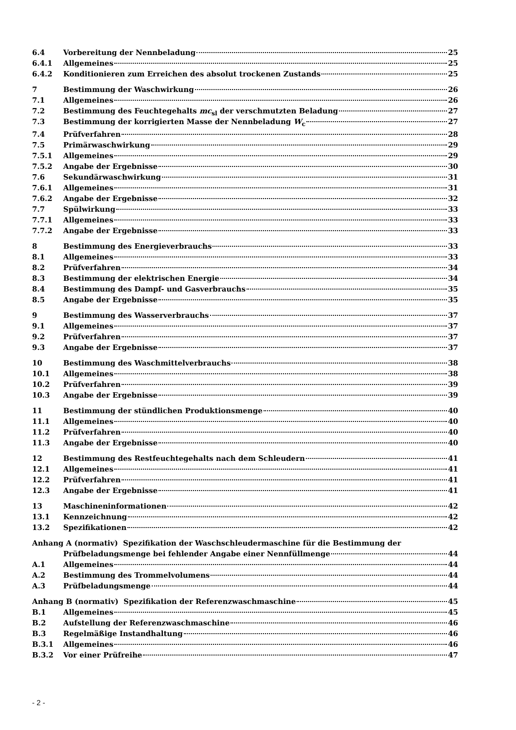6.4 Vorbereitung der Nennbeladung 25
6.4.1 Allgemeines 25
6.4.2 Konditionieren zum Erreichen des absolut trockenen Zustands 25
7 Bestimmung der Waschwirkung 26
7.1 Allgemeines 26
7.2 Bestimmung des Feuchtegehalts mc<sub>sl</sub> der verschmutzten Beladung 27
7.3 Bestimmung der korrigierten Masse der Nennbeladung W<sub>c</sub> 27
7.4 Prüfverfahren 28
7.5 Primärwaschwirkung 29
7.5.1 Allgemeines 29
7.5.2 Angabe der Ergebnisse 30
7.6 Sekundärwaschwirkung 31
7.6.1 Allgemeines 31
7.6.2 Angabe der Ergebnisse 32
7.7 Spülwirkung 33
7.7.1 Allgemeines 33
7.7.2 Angabe der Ergebnisse 33
8 Bestimmung des Energieverbrauchs 33
8.1 Allgemeines 33
8.2 Prüfverfahren 34
8.3 Bestimmung der elektrischen Energie 34
8.4 Bestimmung des Dampf- und Gasverbrauchs 35
8.5 Angabe der Ergebnisse 35
9 Bestimmung des Wasserverbrauchs 37
9.1 Allgemeines 37
9.2 Prüfverfahren 37
9.3 Angabe der Ergebnisse 37
10 Bestimmung des Waschmittelverbrauchs 38
10.1 Allgemeines 38
10.2 Prüfverfahren 39
10.3 Angabe der Ergebnisse 39
11 Bestimmung der stündlichen Produktionsmenge 40
11.1 Allgemeines 40
11.2 Prüfverfahren 40
11.3 Angabe der Ergebnisse 40
12 Bestimmung des Restfeuchtegehalts nach dem Schleudern 41
12.1 Allgemeines 41
12.2 Prüfverfahren 41
12.3 Angabe der Ergebnisse 41
13 Maschineninformationen 42
13.1 Kennzeichnung 42
13.2 Spezifikationen 42
Anhang A (normativ) Spezifikation der Waschschleudermaschine für die Bestimmung der
Prüfbeladungsmenge bei fehlender Angabe einer Nennfüllmenge 44
A.1 Allgemeines 44
A.2 Bestimmung des Trommelvolumens 44
A.3 Prüfbeladungsmenge 44
Anhang B (normativ) Spezifikation der Referenzwaschmaschine 45
B.1 Allgemeines 45
B.2 Aufstellung der Referenzwaschmaschine 46
B.3 Regelmäßige Instandhaltung 46
B.3.1 Allgemeines 46
B.3.2 Vor einer Prüfreihe 47
- 2 -